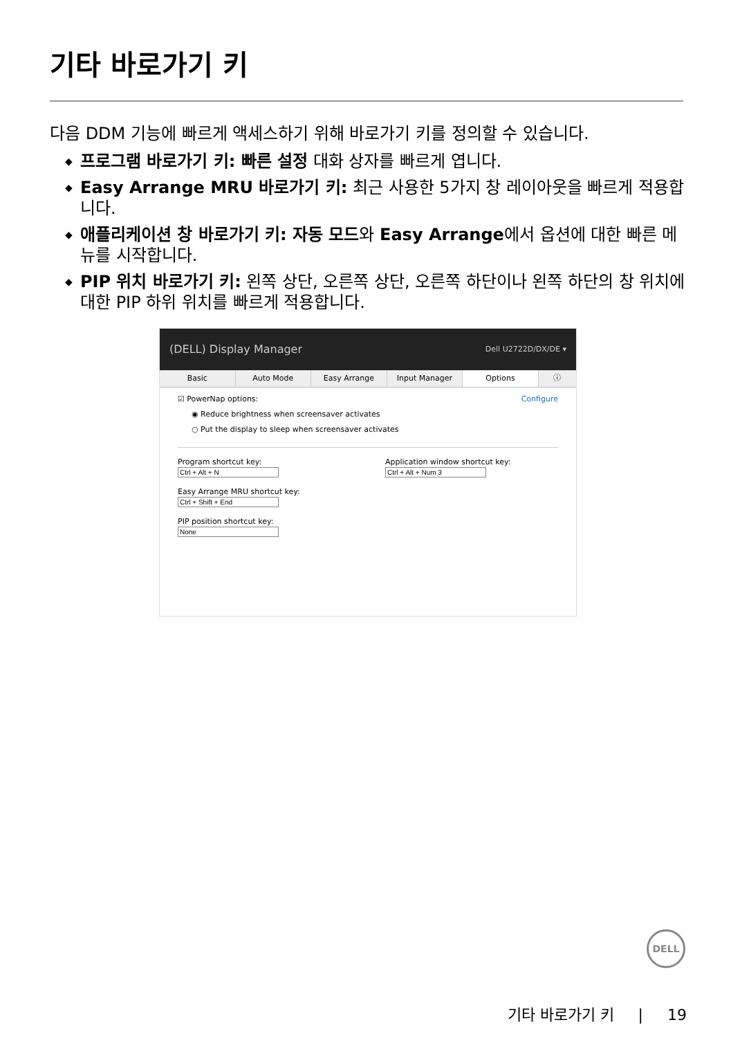기타 바로가기 키
다음 DDM 기능에 빠르게 액세스하기 위해 바로가기 키를 정의할 수 있습니다.
◆ 프로그램 바로가기 키: 빠른 설정 대화 상자를 빠르게 엽니다.
◆ Easy Arrange MRU 바로가기 키: 최근 사용한 5가지 창 레이아웃을 빠르게 적용합니다.
◆ 애플리케이션 창 바로가기 키: 자동 모드와 Easy Arrange에서 옵션에 대한 빠른 메뉴를 시작합니다.
◆ PIP 위치 바로가기 키: 왼쪽 상단, 오른쪽 상단, 오른쪽 하단이나 왼쪽 하단의 창 위치에 대한 PIP 하위 위치를 빠르게 적용합니다.
(DELL) Display Manager Dell U2722D/DX/DE ▾
Basic Auto Mode Easy Arrange Input Manager Options ⓘ
☑ PowerNap options: Configure
◉ Reduce brightness when screensaver activates
○ Put the display to sleep when screensaver activates
Program shortcut key:
Easy Arrange MRU shortcut key:
PIP position shortcut key:
Application window shortcut key:
DELL
기타 바로가기 키 | 19